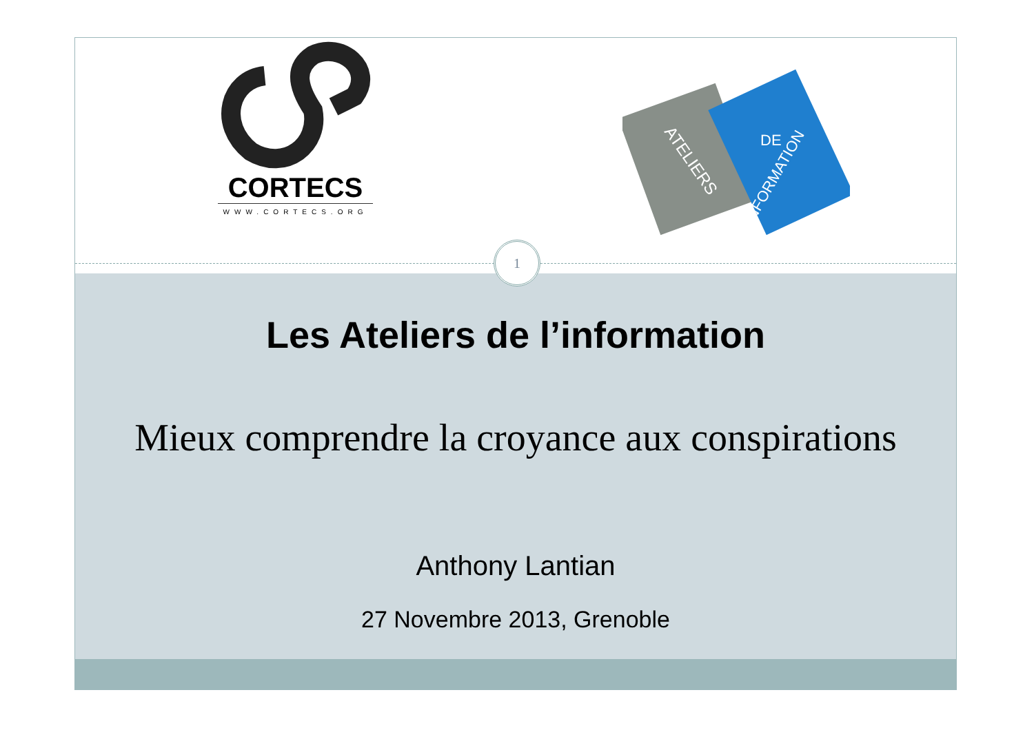CORTECS
WWW.CORTECS.ORG
ATELIERS
DE
L'INFORMATION
1
Les Ateliers de l’information
Mieux comprendre la croyance aux conspirations
Anthony Lantian
27 Novembre 2013, Grenoble